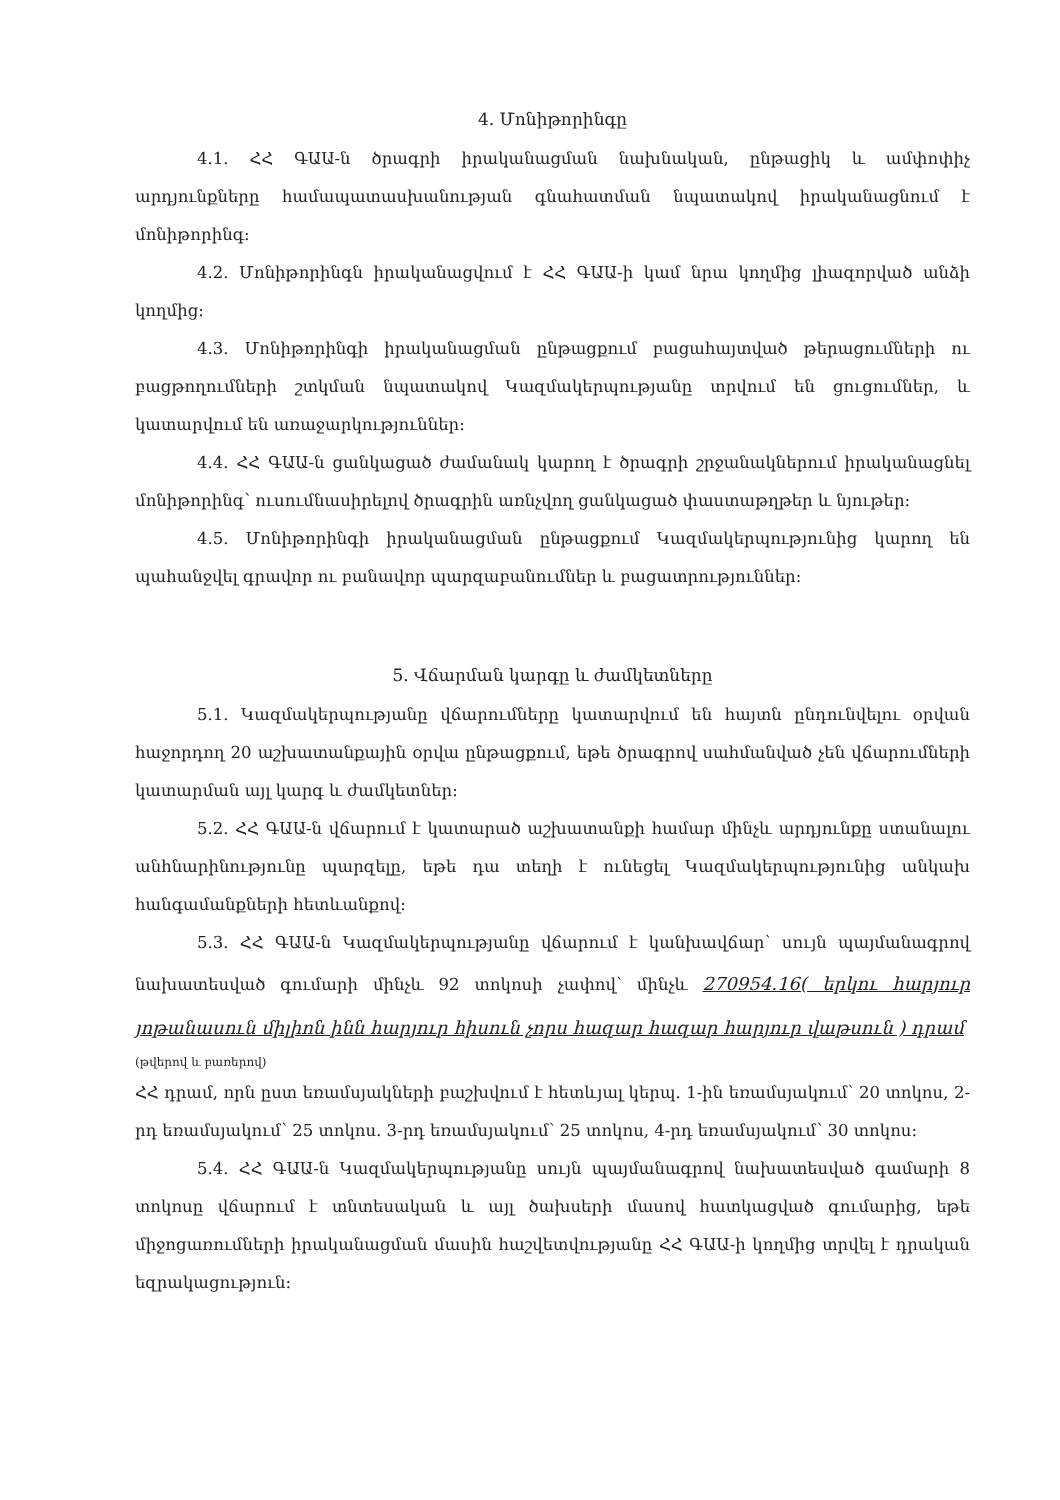4. Մոնիթորինգը
4.1. ՀՀ ԳԱԱ-ն ծրագրի իրականացման նախնական, ընթացիկ և ամփոփիչ արդյունքները համապատասխանության գնահատման նպատակով իրականացնում է մոնիթորինգ:
4.2. Մոնիթորինգն իրականացվում է ՀՀ ԳԱԱ-ի կամ նրա կողմից լիազորված անձի կողմից:
4.3. Մոնիթորինգի իրականացման ընթացքում բացահայտված թերացումների ու բացթողումների շտկման նպատակով Կազմակերպությանը տրվում են ցուցումներ, և կատարվում են առաջարկություններ:
4.4. ՀՀ ԳԱԱ-ն ցանկացած ժամանակ կարող է ծրագրի շրջանակներում իրականացնել մոնիթորինգ՝ ուսումնասիրելով ծրագրին առնչվող ցանկացած փաստաթղթեր և նյութեր:
4.5. Մոնիթորինգի իրականացման ընթացքում Կազմակերպությունից կարող են պահանջվել գրավոր ու բանավոր պարզաբանումներ և բացատրություններ:
5. Վճարման կարգը և ժամկետները
5.1. Կազմակերպությանը վճարումները կատարվում են հայտն ընդունվելու օրվան հաջորդող 20 աշխատանքային օրվա ընթացքում, եթե ծրագրով սահմանված չեն վճարումների կատարման այլ կարգ և ժամկետներ:
5.2. ՀՀ ԳԱԱ-ն վճարում է կատարած աշխատանքի համար մինչև արդյունքը ստանալու անհնարինությունը պարզելը, եթե դա տեղի է ունեցել Կազմակերպությունից անկախ հանգամանքների հետևանքով:
5.3. ՀՀ ԳԱԱ-ն Կազմակերպությանը վճարում է կանխավճար՝ սույն պայմանագրով նախատեսված գումարի մինչև 92 տոկոսի չափով՝ մինչև 270954.16( երկու հարյուր յոթանասուն միլիոն ինն հարյուր հիսուն չորս հազար հազար հարյուր վաթսուն ) դրամ
(թվերով և բառերով)
ՀՀ դրամ, որն ըստ եռամսյակների բաշխվում է հետևյալ կերպ. 1-ին եռամսյակում՝ 20 տոկոս, 2-րդ եռամսյակում՝ 25 տոկոս. 3-րդ եռամսյակում՝ 25 տոկոս, 4-րդ եռամսյակում՝ 30 տոկոս:
5.4. ՀՀ ԳԱԱ-ն Կազմակերպությանը սույն պայմանագրով նախատեսված գամարի 8 տոկոսը վճարում է տնտեսական և այլ ծախսերի մասով հատկացված գումարից, եթե միջոցառումների իրականացման մասին հաշվետվությանը ՀՀ ԳԱԱ-ի կողմից տրվել է դրական եզրակացություն: